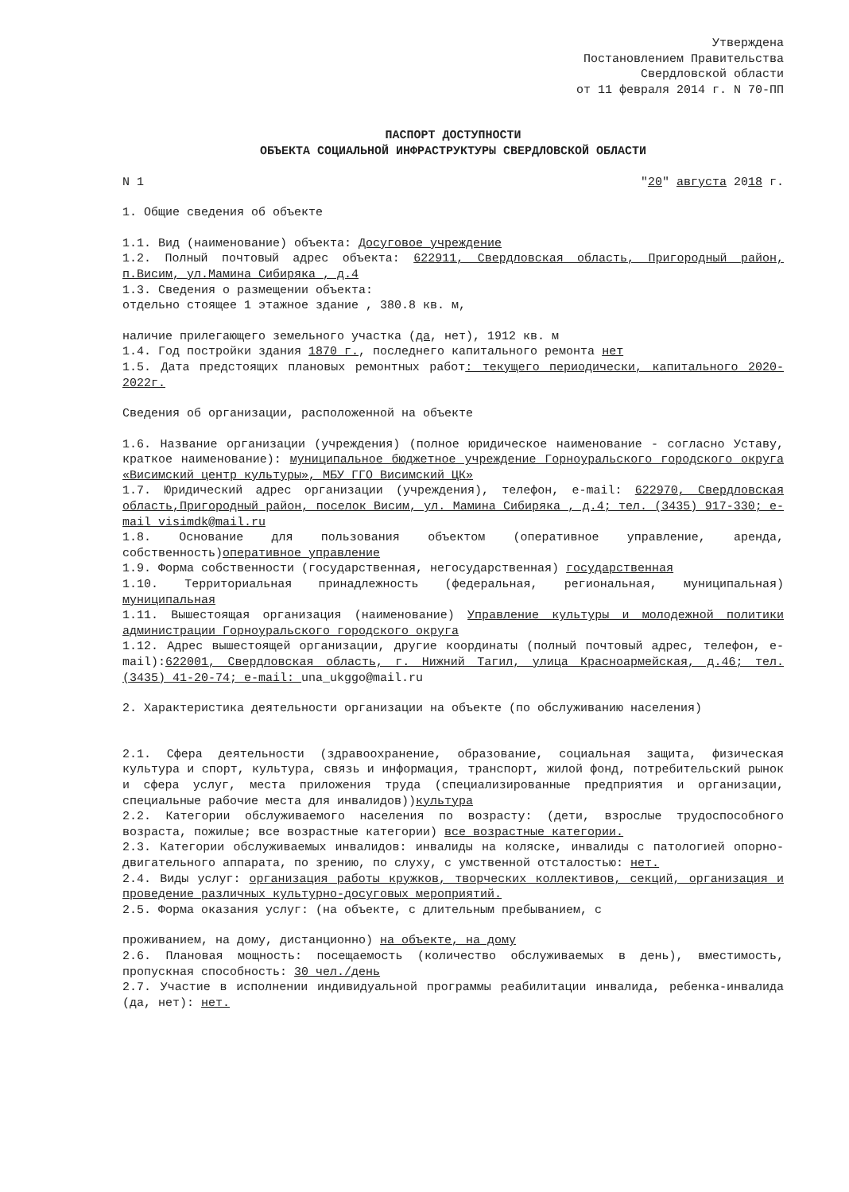Утверждена
Постановлением Правительства
Свердловской области
от 11 февраля 2014 г. N 70-ПП
ПАСПОРТ ДОСТУПНОСТИ
ОБЪЕКТА СОЦИАЛЬНОЙ ИНФРАСТРУКТУРЫ СВЕРДЛОВСКОЙ ОБЛАСТИ
N 1 "20" августа 2018 г.
1. Общие сведения об объекте
1.1. Вид (наименование) объекта: Досуговое учреждение
1.2. Полный почтовый адрес объекта: 622911, Свердловская область, Пригородный район, п.Висим, ул.Мамина Сибиряка , д.4
1.3. Сведения о размещении объекта:
отдельно стоящее 1 этажное здание , 380.8 кв. м,
наличие прилегающего земельного участка (да, нет), 1912 кв. м
1.4. Год постройки здания 1870 г., последнего капитального ремонта нет
1.5. Дата предстоящих плановых ремонтных работ: текущего периодически, капитального 2020-2022г.
Сведения об организации, расположенной на объекте
1.6. Название организации (учреждения) (полное юридическое наименование - согласно Уставу, краткое наименование): муниципальное бюджетное учреждение Горноуральского городского округа «Висимский центр культуры», МБУ ГГО Висимский ЦК»
1.7. Юридический адрес организации (учреждения), телефон, e-mail: 622970, Свердловская область,Пригородный район, поселок Висим, ул. Мамина Сибиряка , д.4; тел. (3435) 917-330; e-mail visimdk@mail.ru
1.8. Основание для пользования объектом (оперативное управление, аренда, собственность)оперативное управление
1.9. Форма собственности (государственная, негосударственная) государственная
1.10. Территориальная принадлежность (федеральная, региональная, муниципальная) муниципальная
1.11. Вышестоящая организация (наименование) Управление культуры и молодежной политики администрации Горноуральского городского округа
1.12. Адрес вышестоящей организации, другие координаты (полный почтовый адрес, телефон, e-mail):622001, Свердловская область, г. Нижний Тагил, улица Красноармейская, д.46; тел. (3435) 41-20-74; e-mail: una_ukggo@mail.ru
2. Характеристика деятельности организации на объекте (по обслуживанию населения)
2.1. Сфера деятельности (здравоохранение, образование, социальная защита, физическая культура и спорт, культура, связь и информация, транспорт, жилой фонд, потребительский рынок и сфера услуг, места приложения труда (специализированные предприятия и организации, специальные рабочие места для инвалидов))культура
2.2. Категории обслуживаемого населения по возрасту: (дети, взрослые трудоспособного возраста, пожилые; все возрастные категории) все возрастные категории.
2.3. Категории обслуживаемых инвалидов: инвалиды на коляске, инвалиды с патологией опорно-двигательного аппарата, по зрению, по слуху, с умственной отсталостью: нет.
2.4. Виды услуг: организация работы кружков, творческих коллективов, секций, организация и проведение различных культурно-досуговых мероприятий.
2.5. Форма оказания услуг: (на объекте, с длительным пребыванием, с
проживанием, на дому, дистанционно) на объекте, на дому
2.6. Плановая мощность: посещаемость (количество обслуживаемых в день), вместимость, пропускная способность: 30 чел./день
2.7. Участие в исполнении индивидуальной программы реабилитации инвалида, ребенка-инвалида (да, нет): нет.